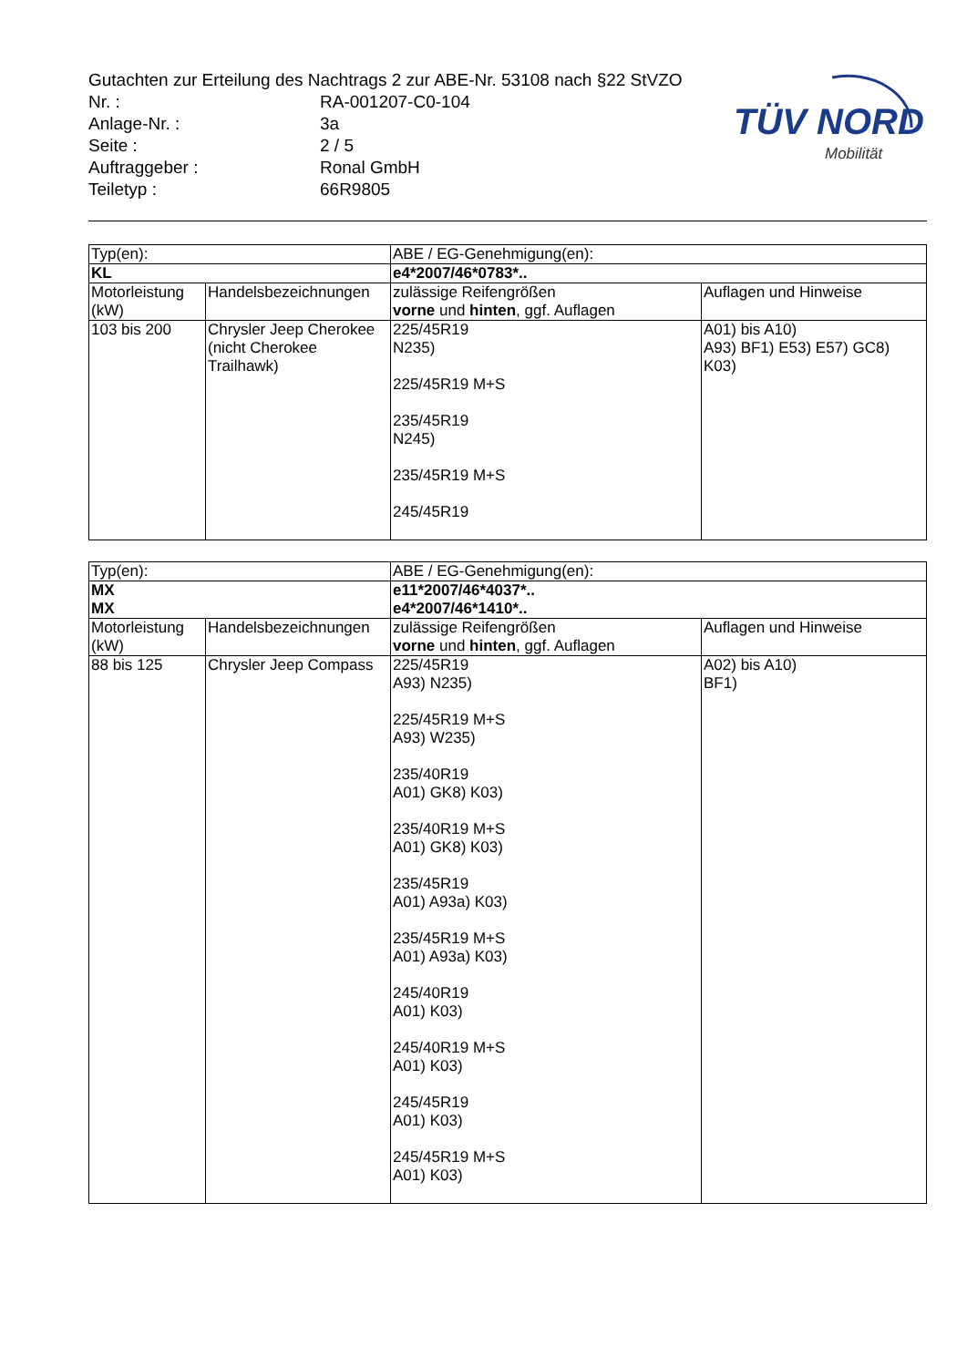Gutachten zur Erteilung des Nachtrags 2 zur ABE-Nr. 53108 nach §22 StVZO
| Nr. : | RA-001207-C0-104 |
| Anlage-Nr. : | 3a |
| Seite : | 2 / 5 |
| Auftraggeber : | Ronal GmbH |
| Teiletyp : | 66R9805 |
TÜV NORD
Mobilität
| Typ(en): | | ABE / EG-Genehmigung(en): | |
| KL | | e4*2007/46*0783*.. | |
| Motorleistung (kW) | Handelsbezeichnungen | zulässige Reifengrößen vorne und hinten , ggf. Auflagen | Auflagen und Hinweise |
| 103 bis 200 | Chrysler Jeep Cherokee (nicht Cherokee Trailhawk) | 225/45R19 N235) 225/45R19 M+S 235/45R19 N245) 235/45R19 M+S 245/45R19 | A01) bis A10) A93) BF1) E53) E57) GC8) K03) |
| Typ(en): | | ABE / EG-Genehmigung(en): | |
| MX MX | | e11*2007/46*4037*.. e4*2007/46*1410*.. | |
| Motorleistung (kW) | Handelsbezeichnungen | zulässige Reifengrößen vorne und hinten , ggf. Auflagen | Auflagen und Hinweise |
| 88 bis 125 | Chrysler Jeep Compass | 225/45R19 A93) N235) 225/45R19 M+S A93) W235) 235/40R19 A01) GK8) K03) 235/40R19 M+S A01) GK8) K03) 235/45R19 A01) A93a) K03) 235/45R19 M+S A01) A93a) K03) 245/40R19 A01) K03) 245/40R19 M+S A01) K03) 245/45R19 A01) K03) 245/45R19 M+S A01) K03) | A02) bis A10) BF1) |